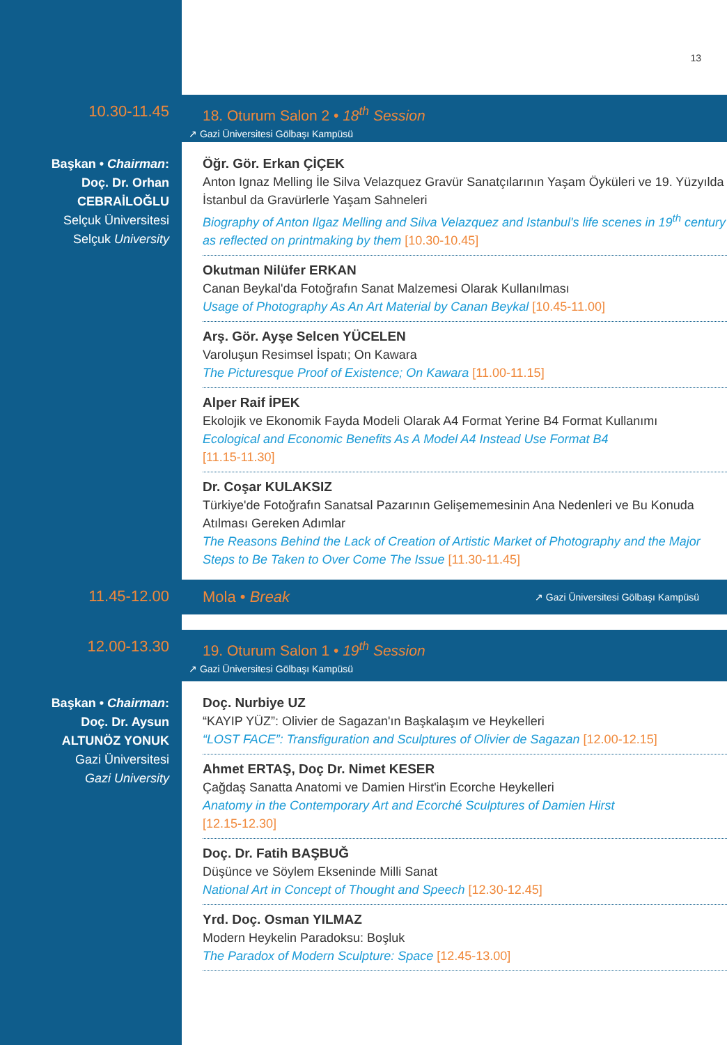13
10.30-11.45
18. Oturum Salon 2 • 18<sup>th</sup> Session
↗ Gazi Üniversitesi Gölbaşı Kampüsü
Başkan • Chairman:
Doç. Dr. Orhan
CEBRAİLOĞLU
Selçuk Üniversitesi
Selçuk University
Öğr. Gör. Erkan ÇİÇEK
Anton Ignaz Melling İle Silva Velazquez Gravür Sanatçılarının Yaşam Öyküleri ve 19. Yüzyılda İstanbul da Gravürlerle Yaşam Sahneleri
Biography of Anton Ilgaz Melling and Silva Velazquez and Istanbul's life scenes in 19<sup>th</sup> century as reflected on printmaking by them [10.30-10.45]
Okutman Nilüfer ERKAN
Canan Beykal'da Fotoğrafın Sanat Malzemesi Olarak Kullanılması
Usage of Photography As An Art Material by Canan Beykal [10.45-11.00]
Arş. Gör. Ayşe Selcen YÜCELEN
Varoluşun Resimsel İspatı; On Kawara
The Picturesque Proof of Existence; On Kawara [11.00-11.15]
Alper Raif İPEK
Ekolojik ve Ekonomik Fayda Modeli Olarak A4 Format Yerine B4 Format Kullanımı
Ecological and Economic Benefits As A Model A4 Instead Use Format B4
[11.15-11.30]
Dr. Coşar KULAKSIZ
Türkiye'de Fotoğrafın Sanatsal Pazarının Gelişememesinin Ana Nedenleri ve Bu Konuda Atılması Gereken Adımlar
The Reasons Behind the Lack of Creation of Artistic Market of Photography and the Major Steps to Be Taken to Over Come The Issue [11.30-11.45]
11.45-12.00
Mola • Break ↗ Gazi Üniversitesi Gölbaşı Kampüsü
12.00-13.30
19. Oturum Salon 1 • 19<sup>th</sup> Session
↗ Gazi Üniversitesi Gölbaşı Kampüsü
Başkan • Chairman:
Doç. Dr. Aysun
ALTUNÖZ YONUK
Gazi Üniversitesi
Gazi University
Doç. Nurbiye UZ
“KAYIP YÜZ”: Olivier de Sagazan'ın Başkalaşım ve Heykelleri
“LOST FACE”: Transfiguration and Sculptures of Olivier de Sagazan [12.00-12.15]
Ahmet ERTAŞ, Doç Dr. Nimet KESER
Çağdaş Sanatta Anatomi ve Damien Hirst'in Ecorche Heykelleri
Anatomy in the Contemporary Art and Ecorché Sculptures of Damien Hirst
[12.15-12.30]
Doç. Dr. Fatih BAŞBUĞ
Düşünce ve Söylem Ekseninde Milli Sanat
National Art in Concept of Thought and Speech [12.30-12.45]
Yrd. Doç. Osman YILMAZ
Modern Heykelin Paradoksu: Boşluk
The Paradox of Modern Sculpture: Space [12.45-13.00]